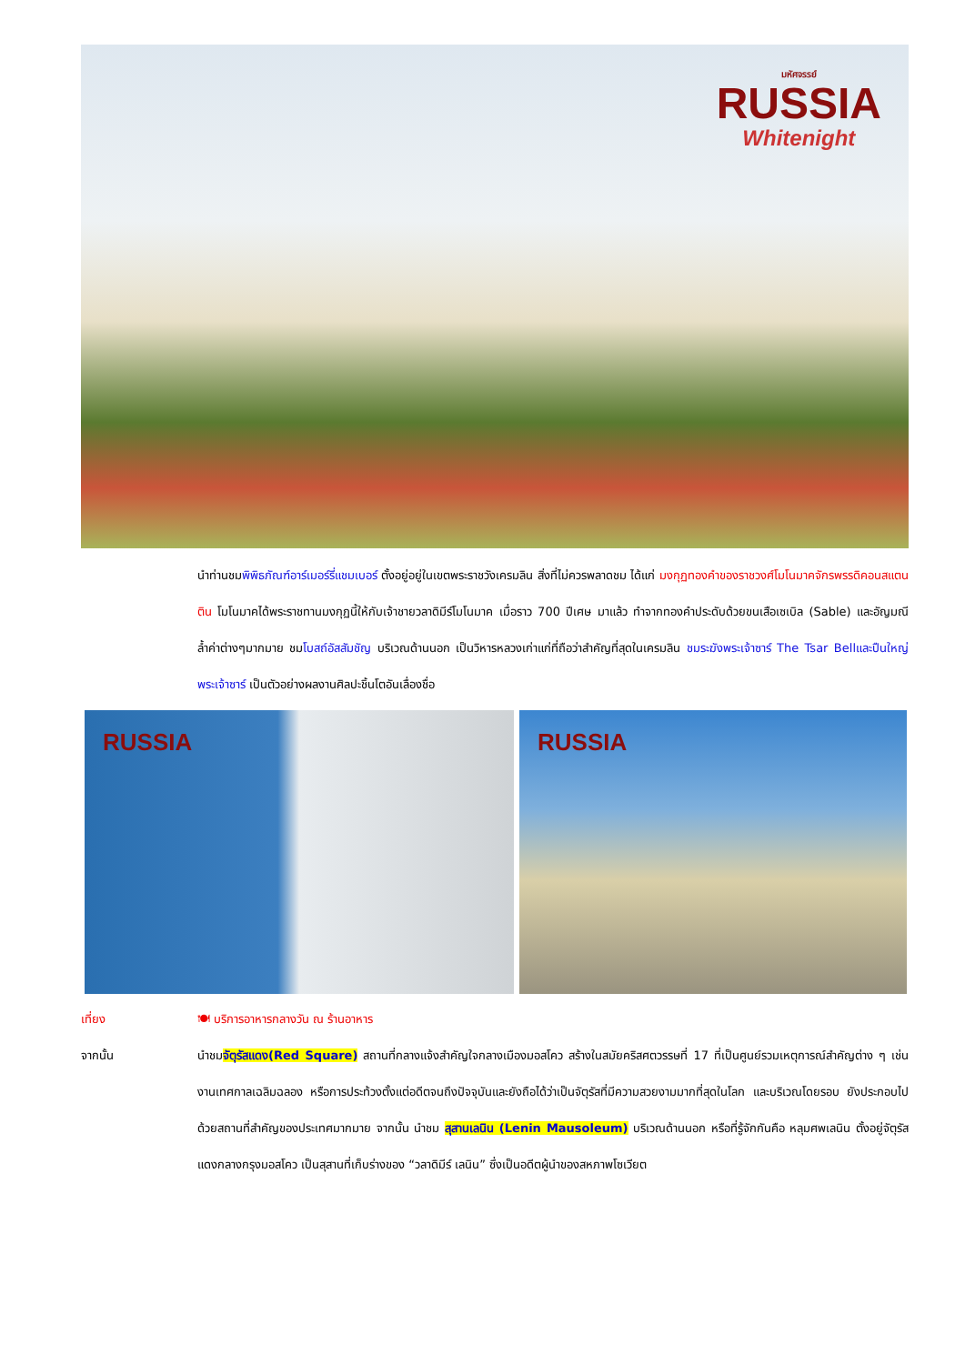มหัศจรรย์
RUSSIA
Whitenight
นำท่านชมพิพิธภัณฑ์อาร์เมอร์รี่แชมเบอร์ ตั้งอยู่อยู่ในเขตพระราชวังเครมลิน สิ่งที่ไม่ควรพลาดชม ได้แก่ มงกุฏทองคำของราชวงศ์โมโนมาคจักรพรรดิคอนสแตนติน โมโนมาคได้พระราชทานมงกุฏนี้ให้กับเจ้าชายวลาดิมีร์โมโนมาค เมื่อราว 700 ปีเศษ มาแล้ว ทำจากทองคำประดับด้วยขนเสือเซเบิล (Sable) และอัญมณีล้ำค่าต่างๆมากมาย ชมโบสถ์อัสสัมชัญ บริเวณด้านนอก เป็นวิหารหลวงเก่าแก่ที่ถือว่าสำคัญที่สุดในเครมลิน ชมระฆังพระเจ้าซาร์ The Tsar Bellและปืนใหญ่พระเจ้าซาร์ เป็นตัวอย่างผลงานศิลปะชิ้นโตอันเลื่องชื่อ
RUSSIA
RUSSIA
เที่ยง 🍽 บริการอาหารกลางวัน ณ ร้านอาหาร
จากนั้น นำชมจัตุรัสแดง(Red Square) สถานที่กลางแจ้งสำคัญใจกลางเมืองมอสโคว สร้างในสมัยคริสศตวรรษที่ 17 ที่เป็นศูนย์รวมเหตุการณ์สำคัญต่าง ๆ เช่น งานเทศกาลเฉลิมฉลอง หรือการประท้วงตั้งแต่อดีตจนถึงปัจจุบันและยังถือได้ว่าเป็นจัตุรัสที่มีความสวยงามมากที่สุดในโลก และบริเวณโดยรอบ ยังประกอบไปด้วยสถานที่สำคัญของประเทศมากมาย จากนั้น นำชม สุสานเลนิน (Lenin Mausoleum) บริเวณด้านนอก หรือที่รู้จักกันคือ หลุมศพเลนิน ตั้งอยู่จัตุรัสแดงกลางกรุงมอสโคว เป็นสุสานที่เก็บร่างของ “วลาดิมีร์ เลนิน” ซึ่งเป็นอดีตผู้นำของสหภาพโซเวียต